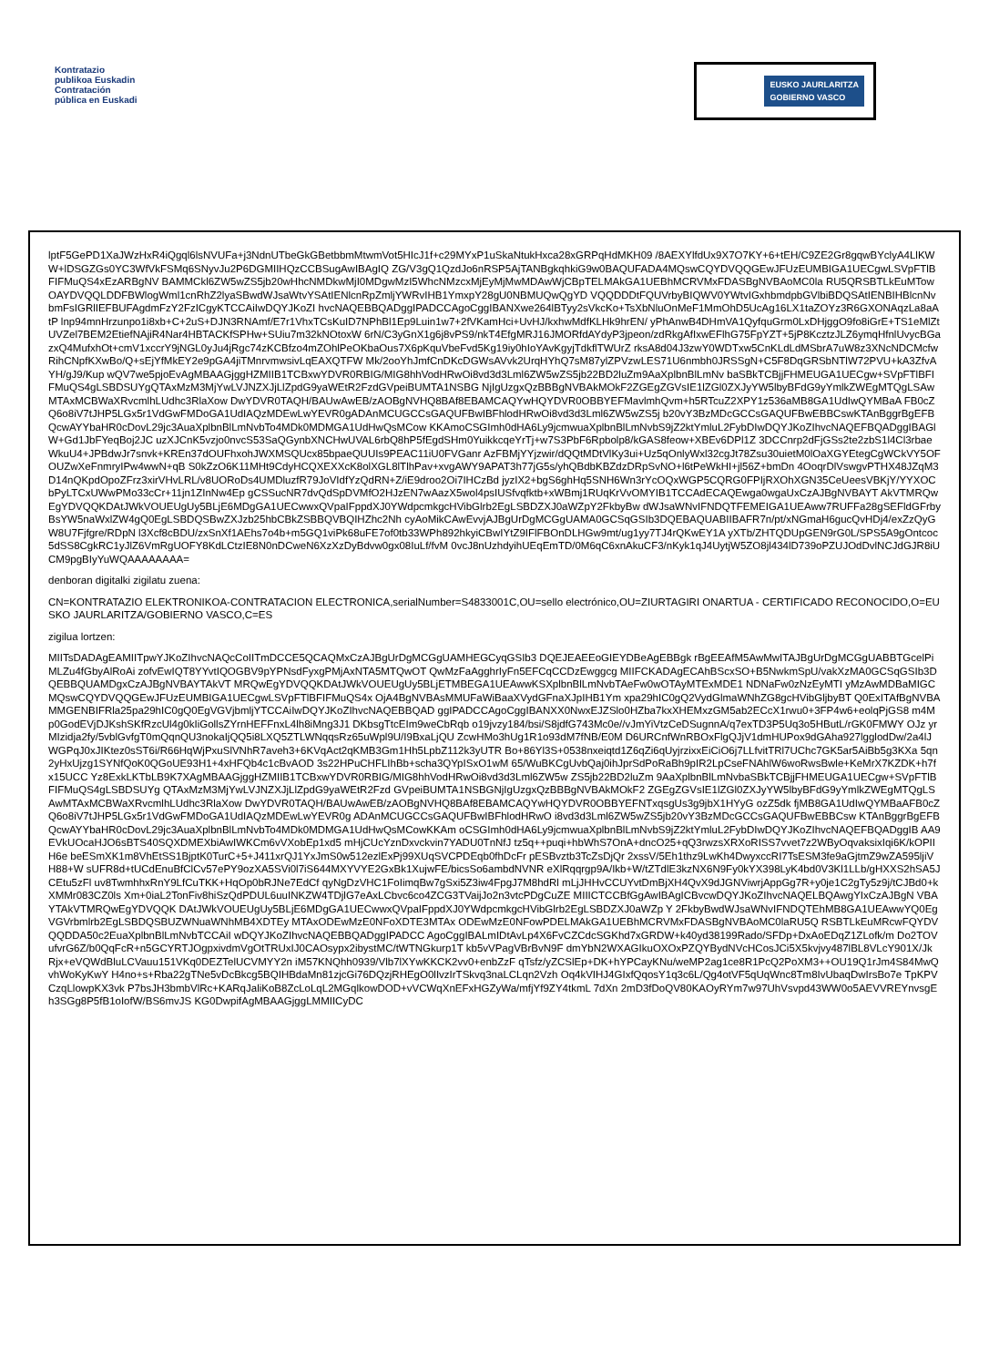Kontratazio
publikoa Euskadin
Contratación
pública en Euskadi
EUSKO JAURLARITZA
GOBIERNO VASCO
lptF5GePD1XaJWzHxR4iQgql6lsNVUFa+j3NdnUTbeGkGBetbbmMtwmVot5HIcJ1f+c29MYxP1uSkaNtukHxca28xGRPqHdMKH09 /8AEXYlfdUx9X7O7KY+6+tEH/C9ZE2Gr8gqwBYclyA4LlKWW+lDSGZGs0YC3WfVkFSMq6SNyvJu2P6DGMIIHQzCCBSugAwIBAgIQ ZG/V3gQ1QzdJo6nRSP5AjTANBgkqhkiG9w0BAQUFADA4MQswCQYDVQQGEwJFUzEUMBIGA1UECgwLSVpFTlBFIFMuQS4xEzARBgNV BAMMCkl6ZW5wZS5jb20wHhcNMDkwMjI0MDgwMzI5WhcNMzcxMjEyMjMwMDAwWjCBpTELMAkGA1UEBhMCRVMxFDASBgNVBAoMC0la RU5QRSBTLkEuMTowOAYDVQQLDDFBWlogWml1cnRhZ2lyaSBwdWJsaWtvYSAtIENlcnRpZmljYWRvIHB1YmxpY28gU0NBMUQwQgYD VQQDDDtFQUVrbyBIQWV0YWtvIGxhbmdpbGVlbiBDQSAtIENBIHBlcnNvbmFsIGRlIEFBUFAgdmFzY2FzICgyKTCCAiIwDQYJKoZI hvcNAQEBBQADggIPADCCAgoCggIBANXwe264lBTyy2sVkcKo+TsXbNluOnMeF1MmOhD5UcAg16LX1taZOYz3R6GXONAqzLa8aAtP lnp94mnHrzunpo1i8xb+C+2uS+DJN3RNAmf/E7r1VhxTCsKuID7NPhBl1Ep9Luin1w7+2fVKamHci+UvHJ/kxhwMdfKLHk9hrEN/ yPhAnwB4DHmVA1QyfquGrm0LxDHjggO9fo8iGrE+TS1eMlZtUVZel7BEM2EtiefNAjiR4Nar4HBTACKfSPHw+SUiu7m32kNOtoxW 6rN/C3yGnX1g6j8vPS9/nkT4EfgMRJ16JMORfdAYdyP3jpeon/zdRkgAfIxwEFlhG75FpYZT+5jP8KcztzJLZ6ymqHfnlUvycBGa zxQ4MufxhOt+cmV1xccrY9jNGL0yJu4jRgc74zKCBfzo4mZOhlPeOKbaOus7X6pKquVbeFvd5Kg19iy0hIoYAvKgyjTdkflTWUrZ rksA8d04J3zwY0WDTxw5CnKLdLdMSbrA7uW8z3XNcNDCMcfwRihCNpfKXwBo/Q+sEjYfMkEY2e9pGA4jiTMnrvmwsivLqEAXQTFW Mk/2ooYhJmfCnDKcDGWsAVvk2UrqHYhQ7sM87ylZPVzwLES71U6nmbh0JRSSgN+C5F8DqGRSbNTlW72PVU+kA3ZfvAYH/gJ9/Kup wQV7we5pjoEvAgMBAAGjggHZMIIB1TCBxwYDVR0RBIG/MIG8hhVodHRwOi8vd3d3Lml6ZW5wZS5jb22BD2luZm9AaXplbnBlLmNv baSBkTCBjjFHMEUGA1UECgw+SVpFTlBFIFMuQS4gLSBDSUYgQTAxMzM3MjYwLVJNZXJjLlZpdG9yaWEtR2FzdGVpeiBUMTA1NSBG NjIgUzgxQzBBBgNVBAkMOkF2ZGEgZGVsIE1lZGl0ZXJyYW5lbyBFdG9yYmlkZWEgMTQgLSAwMTAxMCBWaXRvcmlhLUdhc3RlaXow DwYDVR0TAQH/BAUwAwEB/zAOBgNVHQ8BAf8EBAMCAQYwHQYDVR0OBBYEFMavlmhQvm+h5RTcuZ2XPY1z536aMB8GA1UdIwQYMBaA FB0cZQ6o8iV7tJHP5LGx5r1VdGwFMDoGA1UdIAQzMDEwLwYEVR0gADAnMCUGCCsGAQUFBwIBFhlodHRwOi8vd3d3Lml6ZW5wZS5j b20vY3BzMDcGCCsGAQUFBwEBBCswKTAnBggrBgEFBQcwAYYbaHR0cDovL29jc3AuaXplbnBlLmNvbTo4MDk0MDMGA1UdHwQsMCow KKAmoCSGImh0dHA6Ly9jcmwuaXplbnBlLmNvbS9jZ2ktYmluL2FybDIwDQYJKoZIhvcNAQEFBQADggIBAGlW+Gd1JbFYeqBoj2JC uzXJCnK5vzjo0nvcS53SaQGynbXNCHwUVAL6rbQ8hP5fEgdSHm0YuikkcqeYrTj+w7S3PbF6Rpbolp8/kGAS8feow+XBEv6DPl1Z 3DCCnrp2dFjGSs2te2zbS1l4Cl3rbaeWkuU4+JPBdwJr7snvk+KREn37dOUFhxohJWXMSQUcx85bpaeQUUIs9PEAC11iU0FVGanr AzFBMjYYjzwir/dQQtMDtVlKy3ui+Uz5qOnlyWxl32cgJt78Zsu30uietM0lOaXGYEtegCgWCkVY5OFOUZwXeFnmryIPw4wwN+qB S0kZzO6K11MHt9CdyHCQXEXXcK8olXGL8lTlhPav+xvgAWY9APAT3h77jG5s/yhQBdbKBZdzDRpSvNO+l6tPeWkHI+jl56Z+bmDn 4OoqrDlVswgvPTHX48JZqM3D14nQKpdOpoZFrz3xirVHvLRL/v8UORoDs4UMDluzfR79JoVIdfYzQdRN+Z/iE9droo2Oi7IHCzBd jyzIX2+bgS6ghHq5SNH6Wn3rYcOQxWGP5CQRG0FPIjRXOhXGN35CeUeesVBKjY/YYXOCbPyLTCxUWwPMo33cCr+11jn1ZInNw4Ep gCSSucNR7dvQdSpDVMfO2HJzEN7wAazX5wol4psIUSfvqfktb+xWBmj1RUqKrVvOMYIB1TCCAdECAQEwga0wgaUxCzAJBgNVBAYT AkVTMRQwEgYDVQQKDAtJWkVOUEUgUy5BLjE6MDgGA1UECwwxQVpaIFppdXJ0YWdpcmkgcHVibGlrb2EgLSBDZXJ0aWZpY2FkbyBw dWJsaWNvIFNDQTFEMEIGA1UEAww7RUFFa28gSEFldGFrbyBsYW5naWxlZW4gQ0EgLSBDQSBwZXJzb25hbCBkZSBBQVBQIHZhc2Nh cyAoMikCAwEvvjAJBgUrDgMCGgUAMA0GCSqGSIb3DQEBAQUABIIBAFR7n/pt/xNGmaH6gucQvHDj4/exZzQyGW8U7Fjfgre/RDpN l3Xcf8cBDU/zxSnXf1AEhs7o4b+m5GQ1viPk68uFE7of0tb33WPh892hkyiCBwIYtZ9IFlFBOnDLHGw9mt/ug1yy7TJ4rQKwEY1A yXTb/ZHTQDUpGEN9rG0L/SPS5A9gOntcoc5dSS8CgkRC1yJlZ6VmRgUOFY8KdLCtzIE8N0nDCweN6XzXzDyBdvw0gx08IuLf/fvM 0vcJ8nUzhdyihUEqEmTD/0M6qC6xnAkuCF3/nKyk1qJ4UytjW5ZO8jl434lD739oPZUJOdDvlNCJdGJR8iUCM9pgBIyYuWQAAAAAAAA=
denboran digitalki zigilatu zuena:
CN=KONTRATAZIO ELEKTRONIKOA-CONTRATACION ELECTRONICA,serialNumber=S4833001C,OU=sello electrónico,OU=ZIURTAGIRI ONARTUA - CERTIFICADO RECONOCIDO,O=EUSKO JAURLARITZA/GOBIERNO VASCO,C=ES
zigilua lortzen:
MIITsDADAgEAMIITpwYJKoZIhvcNAQcCoIITmDCCE5QCAQMxCzAJBgUrDgMCGgUAMHEGCyqGSIb3 DQEJEAEEoGIEYDBeAgEBBgk rBgEEAfM5AwMwITAJBgUrDgMCGgUABBTGcelPiMLZu4fGbyAlRoAi zofvEwIQT8YYvtIQOGBV9pYPNsdFyxgPMjAxNTA5MTQwOT QwMzFaAgghrIyFn5EFCqCCDzEwggcg MIIFCKADAgECAhBScxSO+B5NwkmSpU/vakXzMA0GCSqGSIb3DQEBBQUAMDgxCzAJBgNVBAYTAkVT MRQwEgYDVQQKDAtJWkVOUEUgUy5BLjETMBEGA1UEAwwKSXplbnBlLmNvbTAeFw0wOTAyMTExMDE1 NDNaFw0zNzEyMTI yMzAwMDBaMIGCMQswCQYDVQQGEwJFUzEUMBIGA1UECgwLSVpFTlBFIFMuQS4x OjA4BgNVBAsMMUFaWiBaaXVydGFnaXJpIHB1Ym xpa29hIC0gQ2VydGlmaWNhZG8gcHVibGljbyBT Q0ExITAfBgNVBAMMGENBIFRla25pa29hIC0gQ0EgVGVjbmljYTCCAiIwDQYJKoZIhvcNAQEBBQAD ggIPADCCAgoCggIBANXX0NwxEJZSlo0HZba7kxXHEMxzGM5ab2ECcX1rwu0+3FP4w6+eolqPjGS8 m4Mp0GodEVjDJKshSKfRzcUl4g0kIiGollsZYrnHEFFnxL4lh8iMng3J1 DKbsgTtcEIm9weCbRqb o19jvzy184/bsi/S8jdfG743Mc0e//vJmYiVtzCeDSugnnA/q7exTD3P5Uq3o5HButL/rGK0FMWY OJz yrMIzidja2fy/5vblGvfgT0mQqnQU3nokaIjQQ5i8LXQ5ZTLWNqqsRz65uWpl9U/I9BxaLjQU ZcwHMo3hUg1R1o93dM7fNB/E0M D6URCnfWnRBOxFlgQJjV1dmHUPox9dGAha927lgglodDw/2a4lJWGPqJ0xJIKtez0sST6i/R66HqWjPxuSlVNhR7aveh3+6KVqAct2qKMB3Gm1Hh5LpbZ112k3yUTR Bo+86Yl3S+0538nxeiqtd1Z6qZi6qUyjrzixxEiCiO6j7LLfvitTRl7UChc7GK5ar5AiBb5g3KXa 5qn2yHxUjzg1SYNfQoK0QGoUE93H1+4xHFQb4c1cBvAOD 3s22HPuCHFLIhBb+scha3QYpISxO1wM 65/WuBKCgUvbQaj0ihJprSdPoRaBh9pIR2LpCseFNAhlW6woRwsBwle+KeMrX7KZDK+h7fx15UCC Yz8ExkLKTbLB9K7XAgMBAAGjggHZMIIB1TCBxwYDVR0RBIG/MIG8hhVodHRwOi8vd3d3Lml6ZW5w ZS5jb22BD2luZm 9AaXplbnBlLmNvbaSBkTCBjjFHMEUGA1UECgw+SVpFTlBFIFMuQS4gLSBDSUYg QTAxMzM3MjYwLVJNZXJjLlZpdG9yaWEtR2Fzd GVpeiBUMTA1NSBGNjIgUzgxQzBBBgNVBAkMOkF2 ZGEgZGVsIE1lZGl0ZXJyYW5lbyBFdG9yYmlkZWEgMTQgLSAwMTAxMCBWaXRvcmlhLUdhc3RlaXow DwYDVR0TAQH/BAUwAwEB/zAOBgNVHQ8BAf8EBAMCAQYwHQYDVR0OBBYEFNTxqsgUs3g9jbX1HYyG ozZ5dk fjMB8GA1UdIwQYMBaAFB0cZQ6o8iV7tJHP5LGx5r1VdGwFMDoGA1UdIAQzMDEwLwYEVR0g ADAnMCUGCCsGAQUFBwIBFhlodHRwO i8vd3d3Lml6ZW5wZS5jb20vY3BzMDcGCCsGAQUFBwEBBCsw KTAnBggrBgEFBQcwAYYbaHR0cDovL29jc3AuaXplbnBlLmNvbTo4MDk0MDMGA1UdHwQsMCowKKAm oCSGImh0dHA6Ly9jcmwuaXplbnBlLmNvbS9jZ2ktYmluL2FybDIwDQYJKoZIhvcNAQEFBQADggIB AA9EVkUOcaHJO6sBTS40SQXDMEXbiAwIWKCm6vVXobEp1xd5 mHjCUcYznDxvckvin7YADU0TnNfJ tz5q++puqi+hbWhS7OnA+dncO25+qQ3rwzsXRXoRISS7vvet7z2WByOqvaksixIqi6K/kOPIIH6e beESmXK1m8VhEtSS1BjptK0TurC+5+J411xrQJ1YxJmS0w512ezlExPj99XUqSVCPDEqb0fhDcFr pESBvztb3TcZsDjQr 2xssV/5Eh1thz9LwKh4DwyxccRI7TsESM3fe9aGjtmZ9wZA595ljiVH88+W sUFR8d+tUCdEnuBfClCv57ePY9ozXA5SVi0l7iS644MXYVYE2GxBk1XujwFE/bicsSo6ambdNVNR eXlRqqrgp9A/Ikb+W/tZTdlE3kzNX6N9Fy0kYX398LyK4bd0V3Kl1LLb/gHXXS2hSA5JCEtu5zFl uv8TwmhhxRnY9LfCuTKK+HqOp0bRJNe7EdCf qyNgDzVHC1FoIimqBw7gSxi5Z3iw4FpgJ7M8hdRl mLjJHHvCCUYvtDmBjXH4QvX9dJGNViwrjAppGg7R+y0je1C2gTy5z9j/tCJBd0+kXMMr083CZ0ls Xm+0iaL2TonFiv8hiSzQdPDUL6uuINKZW4TDjlG7eAxLCbvc6co4ZCG3TVaijJo2n3vtcPDgCuZE MIIICTCCBfGgAwIBAgICBvcwDQYJKoZIhvcNAQELBQAwgYIxCzAJBgN VBAYTAkVTMRQwEgYDVQQK DAtJWkVOUEUgUy5BLjE6MDgGA1UECwwxQVpaIFppdXJ0YWdpcmkgcHVibGlrb2EgLSBDZXJ0aWZp Y 2FkbyBwdWJsaWNvIFNDQTEhMB8GA1UEAwwYQ0EgVGVrbmlrb2EgLSBDQSBUZWNuaWNhMB4XDTEy MTAxODEwMzE0NFoXDTE3MTAx ODEwMzE0NFowPDELMAkGA1UEBhMCRVMxFDASBgNVBAoMC0laRU5Q RSBTLkEuMRcwFQYDVQQDDA50c2EuaXplbnBlLmNvbTCCAiI wDQYJKoZIhvcNAQEBBQADggIPADCC AgoCggIBALmIDtAvLp4X6FvCZCdcSGKhd7xGRDW+k40yd38199Rado/SFDp+DxAoEDqZ1ZLofk/m Do2TOVufvrG6Z/b0QqFcR+n5GCYRTJOgpxivdmVgOtTRUxIJ0CAOsypx2ibystMC/tWTNGkurp1T kb5vVPagVBrBvN9F dmYbN2WXAGIkuOXOxPZQYBydNVcHCosJCi5X5kvjvy487lBL8VLcY901X/Jk Rjx+eVQWdBluLCVauu151VKq0DEZTelUCVMYY2n iM57KNQhh0939/Vlb7lXYwKKCK2vv0+enbZzF qTsfz/yZCSlEp+DK+hYPCayKNu/weMP2ag1ce8R1PcQ2PoXM3++OU19Q1rJm4S84MwQvhWoKyKwY H4no+s+Rba22gTNe5vDcBkcg5BQIHBdaMn81zjcGi76DQzjRHEgO0lIvzIrTSkvq3naLCLqn2Vzh Oq4kVIHJ4GIxfQqosY1q3c6L/Qg4otVF5qUqWnc8Tm8IvUbaqDwIrsBo7e TpKPVCzqLlowpKX3vk P7bsJH3bmbVlRc+KARqJaliKoB8ZcLoLqL2MGqlkowDOD+vVCWqXnEFxHGZyWa/mfjYf9ZY4tkmL 7dXn 2mD3fDoQV80KAOyRYm7w97UhVsvpd43WW0o5AEVVREYnvsgEh3SGg8P5fB1oIofW/BS6mvJS KG0DwpifAgMBAAGjggLMMIICyDC